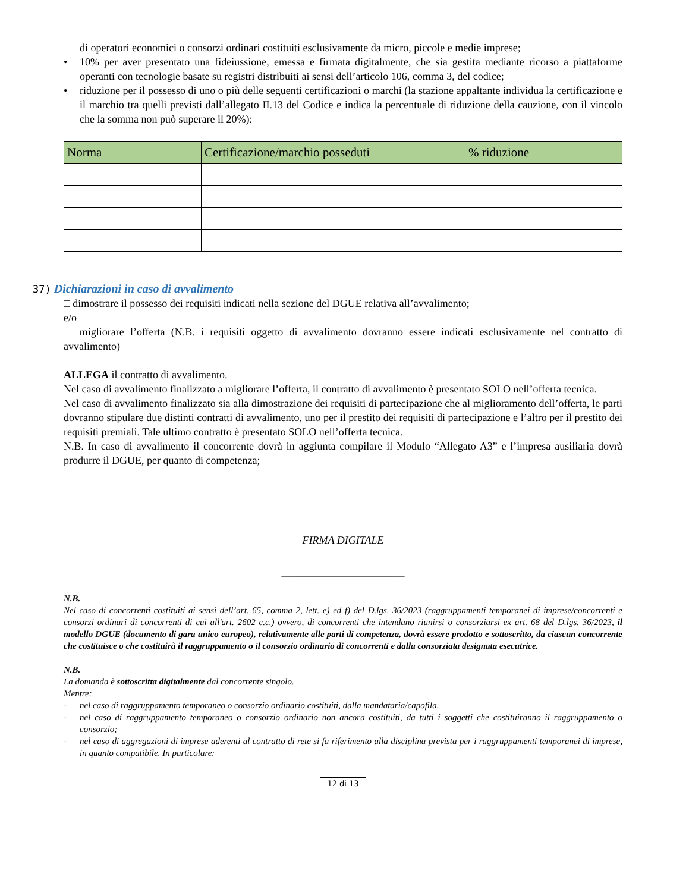di operatori economici o consorzi ordinari costituiti esclusivamente da micro, piccole e medie imprese;
• 10% per aver presentato una fideiussione, emessa e firmata digitalmente, che sia gestita mediante ricorso a piattaforme operanti con tecnologie basate su registri distribuiti ai sensi dell’articolo 106, comma 3, del codice;
• riduzione per il possesso di uno o più delle seguenti certificazioni o marchi (la stazione appaltante individua la certificazione e il marchio tra quelli previsti dall’allegato II.13 del Codice e indica la percentuale di riduzione della cauzione, con il vincolo che la somma non può superare il 20%):
| Norma | Certificazione/marchio posseduti | % riduzione |
| --- | --- | --- |
37) Dichiarazioni in caso di avvalimento
□ dimostrare il possesso dei requisiti indicati nella sezione del DGUE relativa all’avvalimento;
e/o
□ migliorare l’offerta (N.B. i requisiti oggetto di avvalimento dovranno essere indicati esclusivamente nel contratto di avvalimento)
ALLEGA il contratto di avvalimento.
Nel caso di avvalimento finalizzato a migliorare l’offerta, il contratto di avvalimento è presentato SOLO nell’offerta tecnica.
Nel caso di avvalimento finalizzato sia alla dimostrazione dei requisiti di partecipazione che al miglioramento dell’offerta, le parti dovranno stipulare due distinti contratti di avvalimento, uno per il prestito dei requisiti di partecipazione e l’altro per il prestito dei requisiti premiali. Tale ultimo contratto è presentato SOLO nell’offerta tecnica.
N.B. In caso di avvalimento il concorrente dovrà in aggiunta compilare il Modulo “Allegato A3” e l’impresa ausiliaria dovrà produrre il DGUE, per quanto di competenza;
FIRMA DIGITALE
_______________________
N.B.
Nel caso di concorrenti costituiti ai sensi dell’art. 65, comma 2, lett. e) ed f) del D.lgs. 36/2023 (raggruppamenti temporanei di imprese/concorrenti e consorzi ordinari di concorrenti di cui all'art. 2602 c.c.) ovvero, di concorrenti che intendano riunirsi o consorziarsi ex art. 68 del D.lgs. 36/2023, il modello DGUE (documento di gara unico europeo), relativamente alle parti di competenza, dovrà essere prodotto e sottoscritto, da ciascun concorrente che costituisce o che costituirà il raggruppamento o il consorzio ordinario di concorrenti e dalla consorziata designata esecutrice.
N.B.
La domanda è sottoscritta digitalmente dal concorrente singolo.
Mentre:
- nel caso di raggruppamento temporaneo o consorzio ordinario costituiti, dalla mandataria/capofila.
- nel caso di raggruppamento temporaneo o consorzio ordinario non ancora costituiti, da tutti i soggetti che costituiranno il raggruppamento o consorzio;
- nel caso di aggregazioni di imprese aderenti al contratto di rete si fa riferimento alla disciplina prevista per i raggruppamenti temporanei di imprese, in quanto compatibile. In particolare:
12 di 13